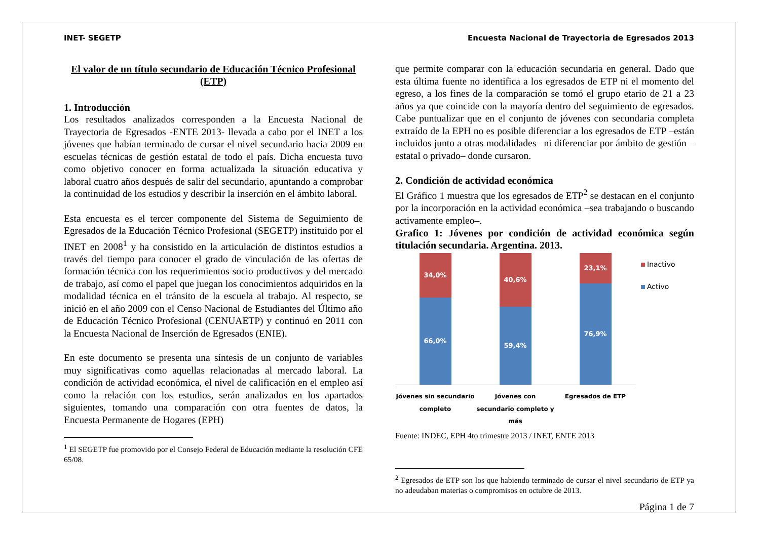INET- SEGETP Encuesta Nacional de Trayectoria de Egresados 2013
El valor de un título secundario de Educación Técnico Profesional (ETP)
1. Introducción
Los resultados analizados corresponden a la Encuesta Nacional de Trayectoria de Egresados -ENTE 2013- llevada a cabo por el INET a los jóvenes que habían terminado de cursar el nivel secundario hacia 2009 en escuelas técnicas de gestión estatal de todo el país. Dicha encuesta tuvo como objetivo conocer en forma actualizada la situación educativa y laboral cuatro años después de salir del secundario, apuntando a comprobar la continuidad de los estudios y describir la inserción en el ámbito laboral.
Esta encuesta es el tercer componente del Sistema de Seguimiento de Egresados de la Educación Técnico Profesional (SEGETP) instituido por el INET en 2008<sup>1</sup> y ha consistido en la articulación de distintos estudios a través del tiempo para conocer el grado de vinculación de las ofertas de formación técnica con los requerimientos socio productivos y del mercado de trabajo, así como el papel que juegan los conocimientos adquiridos en la modalidad técnica en el tránsito de la escuela al trabajo. Al respecto, se inició en el año 2009 con el Censo Nacional de Estudiantes del Último año de Educación Técnico Profesional (CENUAETP) y continuó en 2011 con la Encuesta Nacional de Inserción de Egresados (ENIE).
En este documento se presenta una síntesis de un conjunto de variables muy significativas como aquellas relacionadas al mercado laboral. La condición de actividad económica, el nivel de calificación en el empleo así como la relación con los estudios, serán analizados en los apartados siguientes, tomando una comparación con otra fuentes de datos, la Encuesta Permanente de Hogares (EPH)
<sup>1</sup> El SEGETP fue promovido por el Consejo Federal de Educación mediante la resolución CFE 65/08.
que permite comparar con la educación secundaria en general. Dado que esta última fuente no identifica a los egresados de ETP ni el momento del egreso, a los fines de la comparación se tomó el grupo etario de 21 a 23 años ya que coincide con la mayoría dentro del seguimiento de egresados. Cabe puntualizar que en el conjunto de jóvenes con secundaria completa extraído de la EPH no es posible diferenciar a los egresados de ETP –están incluidos junto a otras modalidades– ni diferenciar por ámbito de gestión –estatal o privado– donde cursaron.
2. Condición de actividad económica
El Gráfico 1 muestra que los egresados de ETP<sup>2</sup> se destacan en el conjunto por la incorporación en la actividad económica –sea trabajando o buscando activamente empleo–.
Grafico 1: Jóvenes por condición de actividad económica según titulación secundaria. Argentina. 2013.
34,0%
66,0%
40,6%
59,4%
23,1%
76,9%
Jóvenes sin secundario completo
Jóvenes con secundario completo y más
Egresados de ETP
Inactivo
Activo
Fuente: INDEC, EPH 4to trimestre 2013 / INET, ENTE 2013
<sup>2</sup> Egresados de ETP son los que habiendo terminado de cursar el nivel secundario de ETP ya no adeudaban materias o compromisos en octubre de 2013.
Página 1 de 7